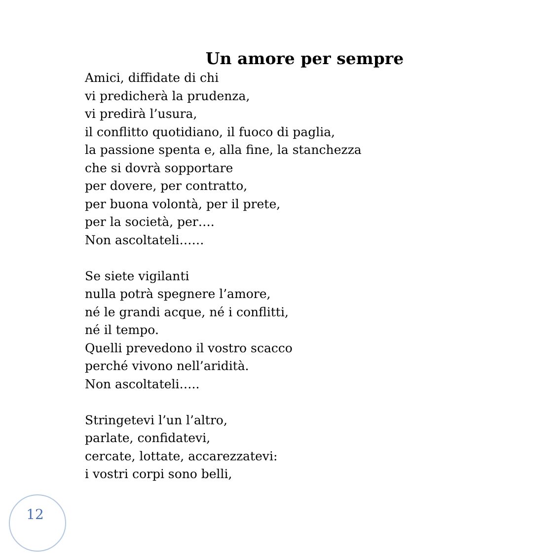Un amore per sempre
Amici, diffidate di chi
vi predicherà la prudenza,
vi predirà l’usura,
il conflitto quotidiano, il fuoco di paglia,
la passione spenta e, alla fine, la stanchezza
che si dovrà sopportare
per dovere, per contratto,
per buona volontà, per il prete,
per la società, per….
Non ascoltateli……
Se siete vigilanti
nulla potrà spegnere l’amore,
né le grandi acque, né i conflitti,
né il tempo.
Quelli prevedono il vostro scacco
perché vivono nell’aridità.
Non ascoltateli…..
Stringetevi l’un l’altro,
parlate, confidatevi,
cercate, lottate, accarezzatevi:
i vostri corpi sono belli,
12